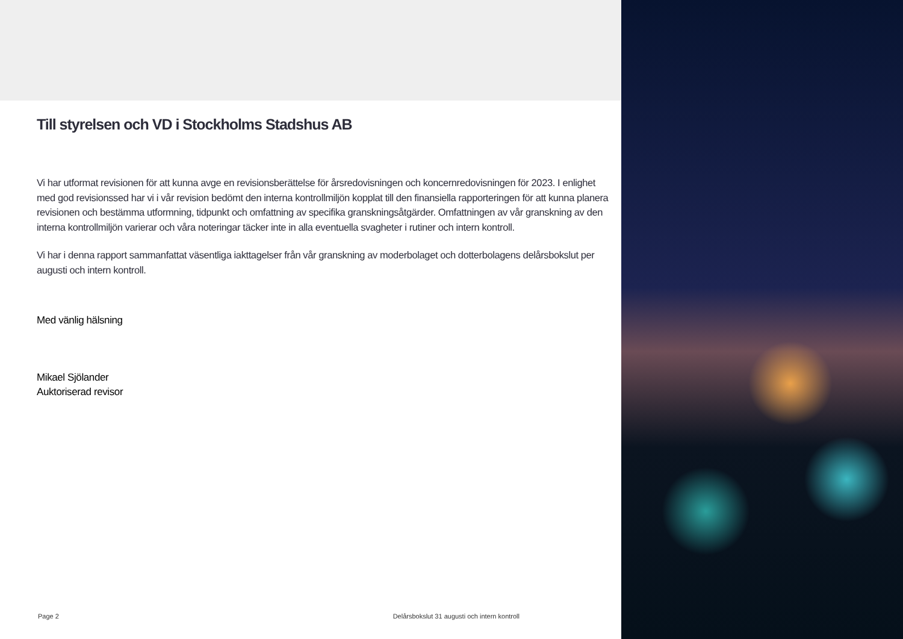Till styrelsen och VD i Stockholms Stadshus AB
Vi har utformat revisionen för att kunna avge en revisionsberättelse för årsredovisningen och koncernredovisningen för 2023. I enlighet med god revisionssed har vi i vår revision bedömt den interna kontrollmiljön kopplat till den finansiella rapporteringen för att kunna planera revisionen och bestämma utformning, tidpunkt och omfattning av specifika granskningsåtgärder. Omfattningen av vår granskning av den interna kontrollmiljön varierar och våra noteringar täcker inte in alla eventuella svagheter i rutiner och intern kontroll.
Vi har i denna rapport sammanfattat väsentliga iakttagelser från vår granskning av moderbolaget och dotterbolagens delårsbokslut per augusti och intern kontroll.
Med vänlig hälsning
Mikael Sjölander
Auktoriserad revisor
Page 2 Delårsbokslut 31 augusti och intern kontroll